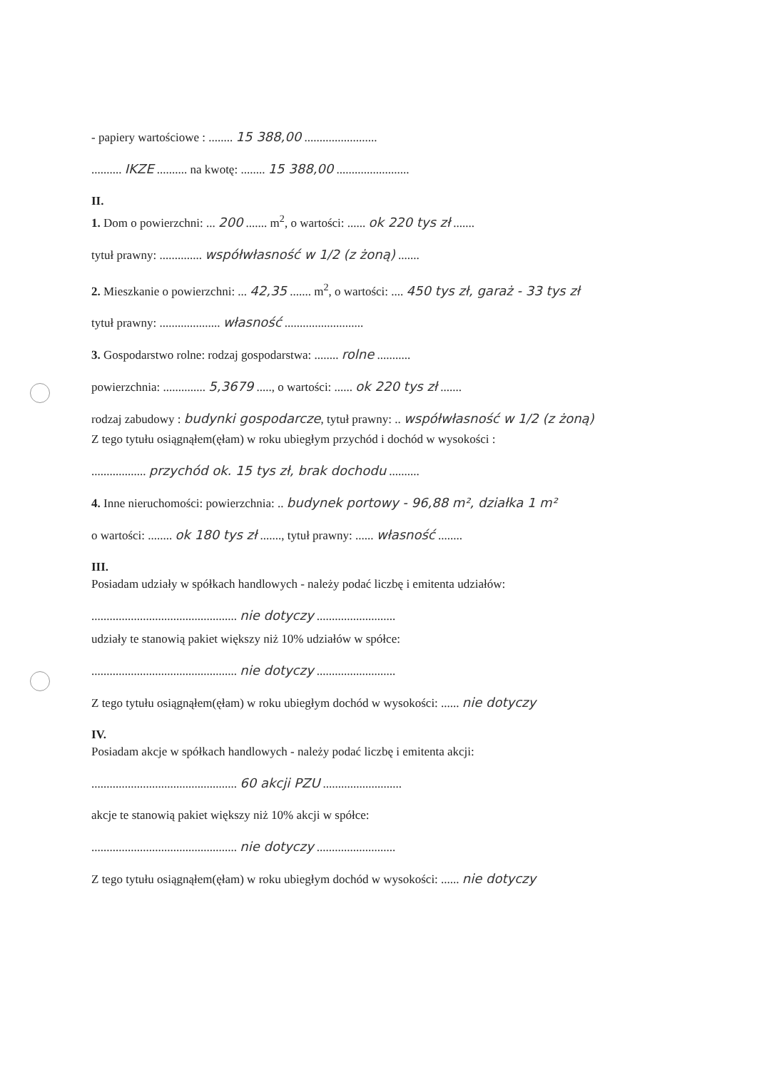- papiery wartościowe : ........ 15 388,00 ........................
.......... IKZE .......... na kwotę: ........ 15 388,00 ........................
II.
1. Dom o powierzchni: ... 200 ....... m<sup>2</sup>, o wartości: ...... ok 220 tys zł .......
tytuł prawny: .............. współwłasność w 1/2 (z żoną) .......
2. Mieszkanie o powierzchni: ... 42,35 ....... m<sup>2</sup>, o wartości: .... 450 tys zł, garaż - 33 tys zł
tytuł prawny: .................... własność ..........................
3. Gospodarstwo rolne: rodzaj gospodarstwa: ........ rolne ...........
powierzchnia: .............. 5,3679 ....., o wartości: ...... ok 220 tys zł .......
rodzaj zabudowy : budynki gospodarcze, tytuł prawny: .. współwłasność w 1/2 (z żoną)
Z tego tytułu osiągnąłem(ęłam) w roku ubiegłym przychód i dochód w wysokości :
.................. przychód ok. 15 tys zł, brak dochodu ..........
4. Inne nieruchomości: powierzchnia: .. budynek portowy - 96,88 m², działka 1 m²
o wartości: ........ ok 180 tys zł ......., tytuł prawny: ...... własność ........
III.
Posiadam udziały w spółkach handlowych - należy podać liczbę i emitenta udziałów:
................................................ nie dotyczy ..........................
udziały te stanowią pakiet większy niż 10% udziałów w spółce:
................................................ nie dotyczy ..........................
Z tego tytułu osiągnąłem(ęłam) w roku ubiegłym dochód w wysokości: ...... nie dotyczy
IV.
Posiadam akcje w spółkach handlowych - należy podać liczbę i emitenta akcji:
................................................ 60 akcji PZU ..........................
akcje te stanowią pakiet większy niż 10% akcji w spółce:
................................................ nie dotyczy ..........................
Z tego tytułu osiągnąłem(ęłam) w roku ubiegłym dochód w wysokości: ...... nie dotyczy